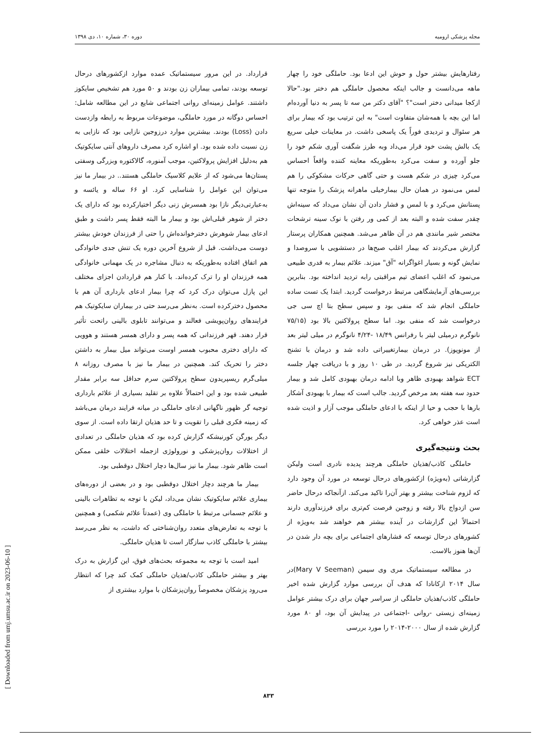مجله پزشکی ارومیه دوره ۳۰، شماره ۱۰، دی ۱۳۹۸
رفتارهایش بیشتر حول و حوش این ادعا بود. حاملگی خود را چهار ماهه می‌دانست و جالب اینکه محصول حاملگی هم دختر بود."حالا ازکجا میدانی دختر است"؟ "آقای دکتر من سه تا پسر به دنیا آورده‌ام اما این بچه با همه‌شان متفاوت است" به این ترتیب بود که بیمار برای هر سئوال و تردیدی فوراً یک پاسخی داشت. در معاینات خیلی سریع یک بالش پشت خود قرار می‌داد وبه طرز شگفت آوری شکم خود را جلو آورده و سفت می‌کرد به‌طوریکه معاینه کننده واقعاً احساس می‌کرد چیزی در شکم هست و حتی گاهی حرکات مشکوکی را هم لمس می‌نمود در همان حال بیمارخیلی ماهرانه پزشک را متوجه تنها پستانش می‌کرد و با لمس و فشار دادن آن نشان می‌داد که سینه‌اش چقدر سفت شده و البته بعد از کمی ور رفتن با نوک سینه ترشحات مختصر شیر مانندی هم در آن ظاهر می‌شد. همچنین همکاران پرستار گزارش می‌کردند که بیمار اغلب صبح‌ها در دستشویی با سروصدا و نمایش گونه و بسیار اغواگرانه "آق" میزند. علائم بیمار به قدری طبیعی می‌نمود که اغلب اعضای تیم مراقبتی رابه تردید انداخته بود. بنابرین بررسی‌های آزمایشگاهی مرتبط درخواست گردید. ابتدا یک تست ساده حاملگی انجام شد که منفی بود و سپس سطح بتا اچ سی جی درخواست شد که منفی بود. اما سطح پرولاکتین بالا بود (۷۵/۱۵ نانوگرم درمیلی لیتر با رفرانس ۱۸/۴۹ -۴/۲۴ نانوگرم در میلی لیتر بعد از مونوپوز). در درمان بیمارتغییراتی داده شد و درمان با تشنج الکتریکی نیز شروع گردید. در طی ۱۰ روز و با دریافت چهار جلسه ECT شواهد بهبودی ظاهر وبا ادامه درمان بهبودی کامل شد و بیمار حدود سه هفته بعد مرخص گردید. جالب است که بیمار با بهبودی آشکار بارها با حجب و حیا از اینکه با ادعای حاملگی موجب آزار و اذیت شده است عذر خواهی کرد.
بحث ونتیجه‌گیری
حاملگی کاذب/هذیان حاملگی هرچند پدیده نادری است ولیکن گزارشاتی (به‌ویژه) ازکشورهای درحال توسعه در مورد آن وجود دارد که لزوم شناخت بیشتر و بهتر آن‌را تاکید می‌کند. ازآنجاکه درحال حاضر سن ازدواج بالا رفته و زوجین فرصت کم‌تری برای فرزندآوری دارند احتمالاً این گزارشات در آینده بیشتر هم خواهند شد به‌ویژه از کشورهای درحال توسعه که فشارهای اجتماعی برای بچه دار شدن در آن‌ها هنوز بالاست.
در مطالعه سیستماتیک مری وی سیمن (Mary V Seeman)در سال ۲۰۱۴ ازکانادا که هدف آن بررسی موارد گزارش شده اخیر حاملگی کاذب/هذیان حاملگی از سراسر جهان برای درک بیشتر عوامل زمینه‌ای زیستی -روانی -اجتماعی در پیدایش آن بود، او ۸۰ مورد گزارش شده از سال ۲۰۰۰-۲۰۱۴ را مورد بررسی
قرارداد. در این مرور سیستماتیک عمده موارد ازکشورهای درحال توسعه بودند، تمامی بیماران زن بودند و ۵۰ مورد هم تشخیص سایکوز داشتند. عوامل زمینه‌ای روانی اجتماعی شایع در این مطالعه شامل: احساس دوگانه در مورد حاملگی، موضوعات مربوط به رابطه وازدست دادن (Loss) بودند. بیشترین موارد درزوجین نازایی بود که نازایی به زن نسبت داده شده بود. او اشاره کرد مصرف داروهای آنتی سایکوتیک هم به‌دلیل افزایش پرولاکتین، موجب آمنوره، گالاکتوره وبزرگی وسفتی پستان‌ها می‌شود که از علایم کلاسیک حاملگی هستند.. در بیمار ما نیز می‌توان این عوامل را شناسایی کرد. او ۶۶ ساله و یائسه و به‌عبارتی‌دیگر نازا بود همسرش زنی دیگر اختیارکرده بود که دارای یک دختر از شوهر قبلی‌اش بود و بیمار ما البته فقط پسر داشت و طبق ادعای بیمار شوهرش دخترخوانده‌اش را حتی از فرزندان خودش بیشتر دوست می‌داشت. قبل از شروع آخرین دوره یک تنش جدی خانوادگی هم اتفاق افتاده به‌طوریکه به دنبال مشاجره در یک مهمانی خانوادگی همه فرزندان او را ترک کرده‌اند. با کنار هم قراردادن اجزای مختلف این پازل می‌توان درک کرد که چرا بیمار ادعای بارداری آن هم با محصول دخترکرده است. به‌نظر می‌رسد حتی در بیماران سایکوتیک هم فرایندهای روان‌پویشی فعالند و می‌توانند تابلوی بالینی راتحت تأثیر قرار دهند. قهر فرزندانی که همه پسر و دارای همسر هستند و هوویی که دارای دختری محبوب همسر اوست می‌تواند میل بیمار به داشتن دختر را تحریک کند. همچنین در بیمار ما نیز با مصرف روزانه ۸ میلی‌گرم ریسپریدون سطح پرولاکتین سرم حداقل سه برابر مقدار طبیعی شده بود و این احتمالاً علاوه بر تقلید بسیاری از علائم بارداری توجیه گر ظهور ناگهانی ادعای حاملگی در میانه فرایند درمان می‌باشد که زمینه فکری قبلی را تقویت و تا حد هذیان ارتقا داده است. از سوی دیگر یورگن کورنیشکه گزارش کرده بود که هذیان حاملگی در تعدادی از اختلالات روان‌پزشکی و نورولوژی ازجمله اختلالات خلقی ممکن است ظاهر شود. بیمار ما نیز سال‌ها دچار اختلال دوقطبی بود.
بیمار ما هرچند دچار اختلال دوقطبی بود و در بعضی از دوره‌های بیماری علائم سایکوتیک نشان می‌داد، لیکن با توجه به تظاهرات بالینی و علائم جسمانی مرتبط با حاملگی وی (عمدتاً علائم شکمی) و همچنین با توجه به تعارض‌های متعدد روان‌شناختی که داشت، به نظر می‌رسد بیشتر با حاملگی کاذب سازگار است تا هذیان حاملگی.
امید است با توجه به مجموعه بحث‌های فوق، این گزارش به درک بهتر و بیشتر حاملگی کاذب/هذیان حاملگی کمک کند چرا که انتظار می‌رود پزشکان مخصوصاً روان‌پزشکان با موارد بیشتری از
[ Downloaded from umj.umsu.ac.ir on 2023-06-10 ]
۸۳۳